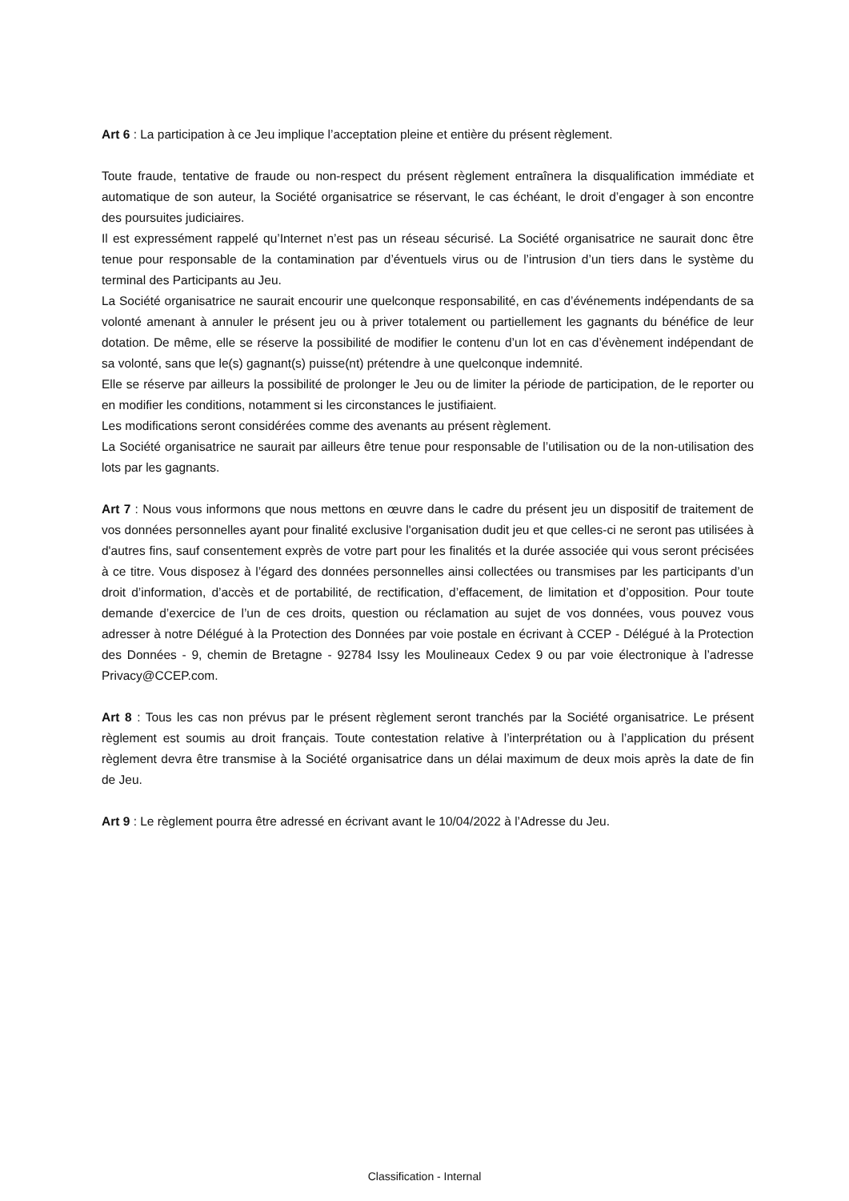Art 6 : La participation à ce Jeu implique l’acceptation pleine et entière du présent règlement.
Toute fraude, tentative de fraude ou non-respect du présent règlement entraînera la disqualification immédiate et automatique de son auteur, la Société organisatrice se réservant, le cas échéant, le droit d’engager à son encontre des poursuites judiciaires.
Il est expressément rappelé qu’Internet n’est pas un réseau sécurisé. La Société organisatrice ne saurait donc être tenue pour responsable de la contamination par d’éventuels virus ou de l’intrusion d’un tiers dans le système du terminal des Participants au Jeu.
La Société organisatrice ne saurait encourir une quelconque responsabilité, en cas d’événements indépendants de sa volonté amenant à annuler le présent jeu ou à priver totalement ou partiellement les gagnants du bénéfice de leur dotation. De même, elle se réserve la possibilité de modifier le contenu d’un lot en cas d’évènement indépendant de sa volonté, sans que le(s) gagnant(s) puisse(nt) prétendre à une quelconque indemnité.
Elle se réserve par ailleurs la possibilité de prolonger le Jeu ou de limiter la période de participation, de le reporter ou en modifier les conditions, notamment si les circonstances le justifiaient.
Les modifications seront considérées comme des avenants au présent règlement.
La Société organisatrice ne saurait par ailleurs être tenue pour responsable de l’utilisation ou de la non-utilisation des lots par les gagnants.
Art 7 : Nous vous informons que nous mettons en œuvre dans le cadre du présent jeu un dispositif de traitement de vos données personnelles ayant pour finalité exclusive l'organisation dudit jeu et que celles-ci ne seront pas utilisées à d'autres fins, sauf consentement exprès de votre part pour les finalités et la durée associée qui vous seront précisées à ce titre. Vous disposez à l’égard des données personnelles ainsi collectées ou transmises par les participants d’un droit d’information, d’accès et de portabilité, de rectification, d’effacement, de limitation et d’opposition. Pour toute demande d’exercice de l’un de ces droits, question ou réclamation au sujet de vos données, vous pouvez vous adresser à notre Délégué à la Protection des Données par voie postale en écrivant à CCEP - Délégué à la Protection des Données - 9, chemin de Bretagne - 92784 Issy les Moulineaux Cedex 9 ou par voie électronique à l’adresse Privacy@CCEP.com.
Art 8 : Tous les cas non prévus par le présent règlement seront tranchés par la Société organisatrice. Le présent règlement est soumis au droit français. Toute contestation relative à l’interprétation ou à l’application du présent règlement devra être transmise à la Société organisatrice dans un délai maximum de deux mois après la date de fin de Jeu.
Art 9 : Le règlement pourra être adressé en écrivant avant le 10/04/2022 à l’Adresse du Jeu.
Classification - Internal